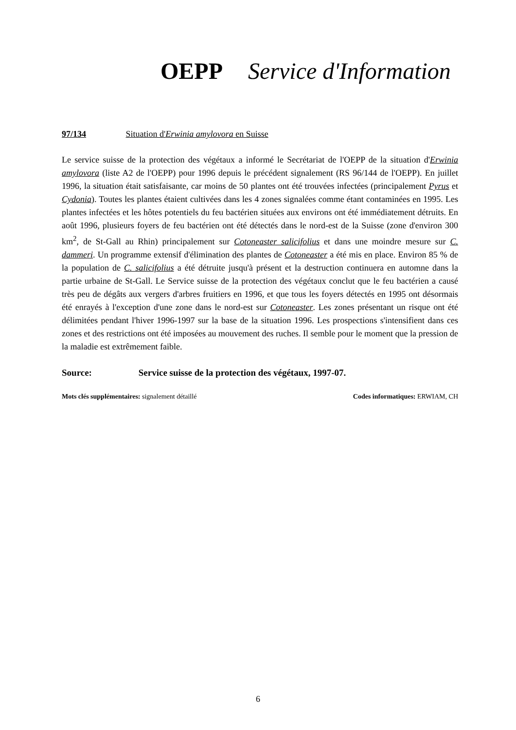OEPP Service d'Information
97/134 Situation d'Erwinia amylovora en Suisse
Le service suisse de la protection des végétaux a informé le Secrétariat de l'OEPP de la situation d'Erwinia amylovora (liste A2 de l'OEPP) pour 1996 depuis le précédent signalement (RS 96/144 de l'OEPP). En juillet 1996, la situation était satisfaisante, car moins de 50 plantes ont été trouvées infectées (principalement Pyrus et Cydonia). Toutes les plantes étaient cultivées dans les 4 zones signalées comme étant contaminées en 1995. Les plantes infectées et les hôtes potentiels du feu bactérien situées aux environs ont été immédiatement détruits. En août 1996, plusieurs foyers de feu bactérien ont été détectés dans le nord-est de la Suisse (zone d'environ 300 km<sup>2</sup>, de St-Gall au Rhin) principalement sur Cotoneaster salicifolius et dans une moindre mesure sur C. dammeri. Un programme extensif d'élimination des plantes de Cotoneaster a été mis en place. Environ 85 % de la population de C. salicifolius a été détruite jusqu'à présent et la destruction continuera en automne dans la partie urbaine de St-Gall. Le Service suisse de la protection des végétaux conclut que le feu bactérien a causé très peu de dégâts aux vergers d'arbres fruitiers en 1996, et que tous les foyers détectés en 1995 ont désormais été enrayés à l'exception d'une zone dans le nord-est sur Cotoneaster. Les zones présentant un risque ont été délimitées pendant l'hiver 1996-1997 sur la base de la situation 1996. Les prospections s'intensifient dans ces zones et des restrictions ont été imposées au mouvement des ruches. Il semble pour le moment que la pression de la maladie est extrêmement faible.
Source: Service suisse de la protection des végétaux, 1997-07.
Mots clés supplémentaires: signalement détaillé
Codes informatiques: ERWIAM, CH
6